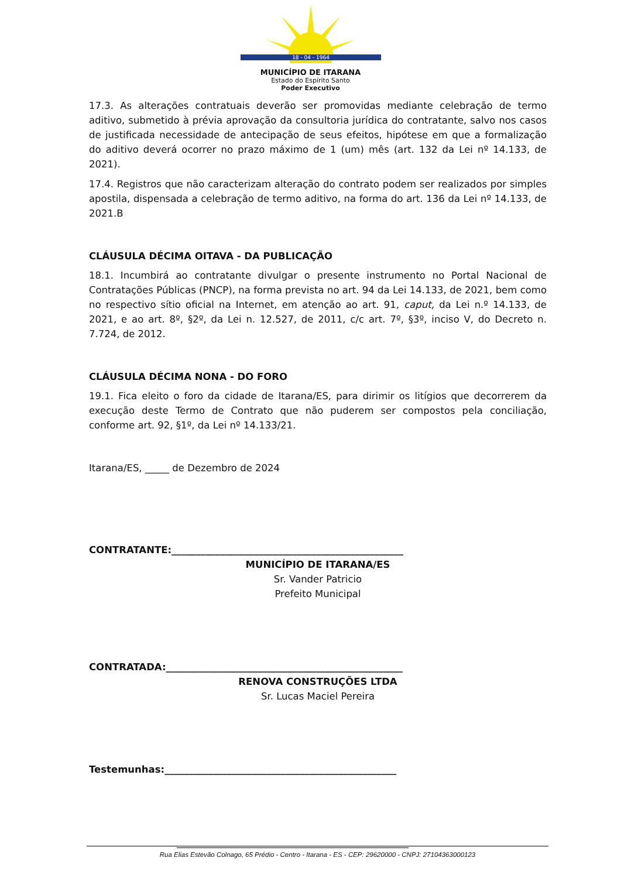18 - 04 - 1964
MUNICÍPIO DE ITARANA
Estado do Espírito Santo
Poder Executivo
17.3. As alterações contratuais deverão ser promovidas mediante celebração de termo aditivo, submetido à prévia aprovação da consultoria jurídica do contratante, salvo nos casos de justificada necessidade de antecipação de seus efeitos, hipótese em que a formalização do aditivo deverá ocorrer no prazo máximo de 1 (um) mês (art. 132 da Lei nº 14.133, de 2021).
17.4. Registros que não caracterizam alteração do contrato podem ser realizados por simples apostila, dispensada a celebração de termo aditivo, na forma do art. 136 da Lei nº 14.133, de 2021.B
CLÁUSULA DÉCIMA OITAVA - DA PUBLICAÇÃO
18.1. Incumbirá ao contratante divulgar o presente instrumento no Portal Nacional de Contratações Públicas (PNCP), na forma prevista no art. 94 da Lei 14.133, de 2021, bem como no respectivo sítio oficial na Internet, em atenção ao art. 91, caput, da Lei n.º 14.133, de 2021, e ao art. 8º, §2º, da Lei n. 12.527, de 2011, c/c art. 7º, §3º, inciso V, do Decreto n. 7.724, de 2012.
CLÁUSULA DÉCIMA NONA - DO FORO
19.1. Fica eleito o foro da cidade de Itarana/ES, para dirimir os litígios que decorrerem da execução deste Termo de Contrato que não puderem ser compostos pela conciliação, conforme art. 92, §1º, da Lei nº 14.133/21.
Itarana/ES, _____ de Dezembro de 2024
CONTRATANTE:________________________________________________
MUNICÍPIO DE ITARANA/ES
Sr. Vander Patricio
Prefeito Municipal
CONTRATADA:_________________________________________________
RENOVA CONSTRUÇÕES LTDA
Sr. Lucas Maciel Pereira
Testemunhas:________________________________________________
________________________________________________
Rua Elias Estevão Colnago, 65 Prédio - Centro - Itarana - ES - CEP: 29620000 - CNPJ: 27104363000123